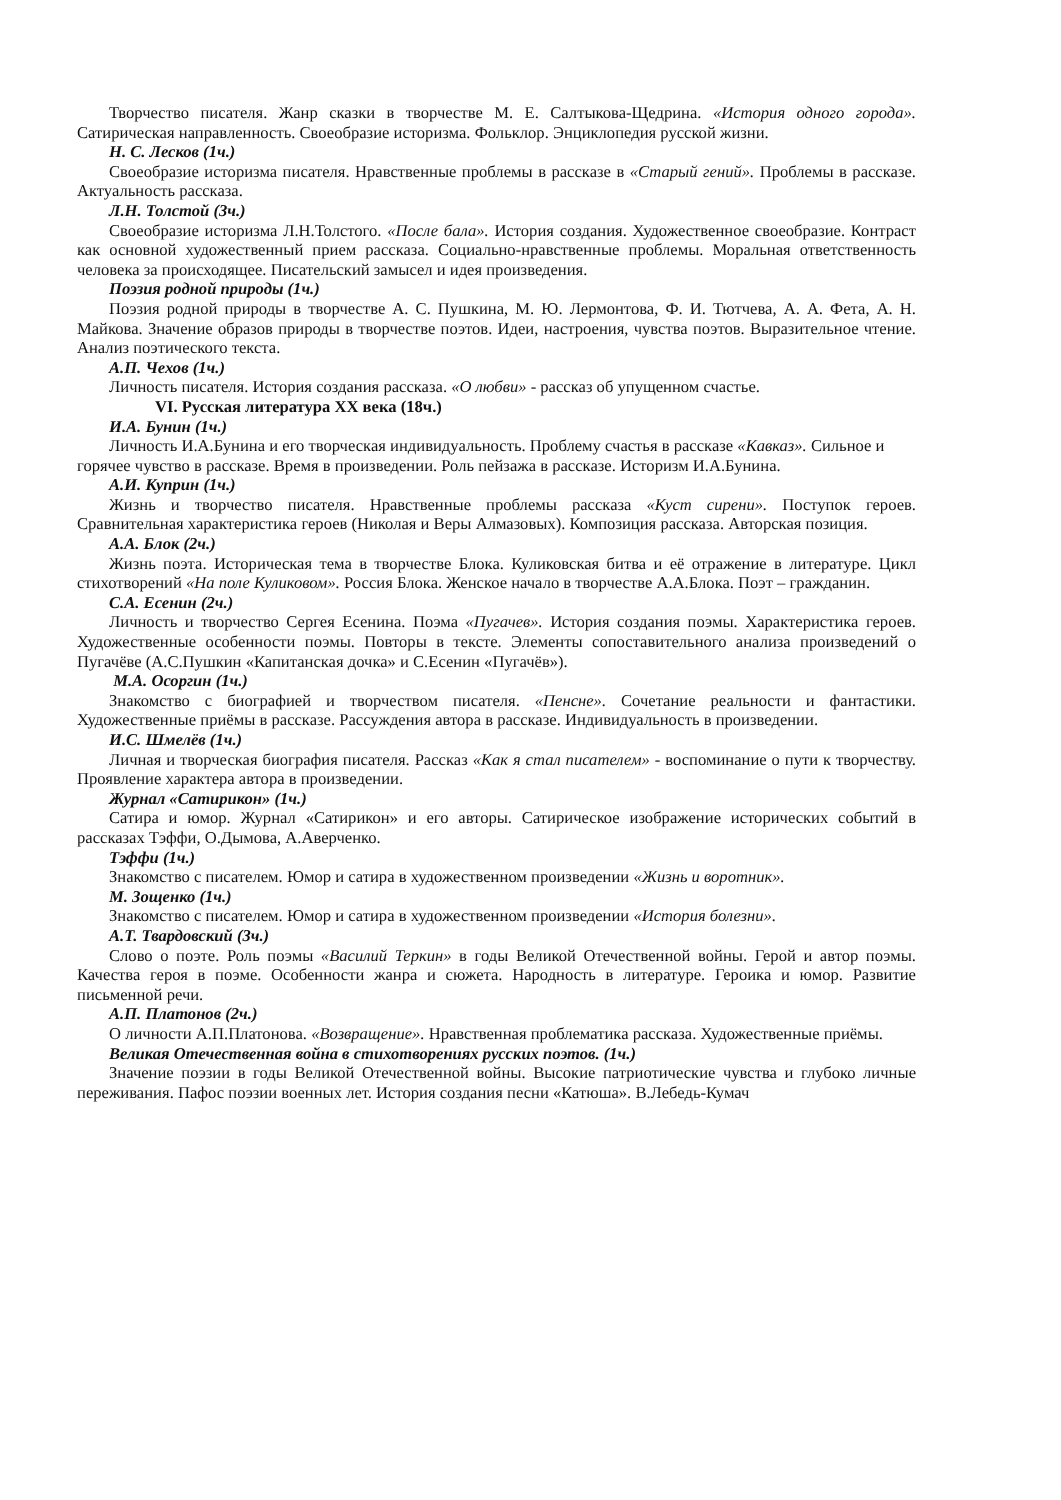Творчество писателя. Жанр сказки в творчестве М. Е. Салтыкова-Щедрина. «История одного города». Сатирическая направленность. Своеобразие историзма. Фольклор. Энциклопедия русской жизни.
Н. С. Лесков (1ч.)
Своеобразие историзма писателя. Нравственные проблемы в рассказе в «Старый гений». Проблемы в рассказе. Актуальность рассказа.
Л.Н. Толстой (3ч.)
Своеобразие историзма Л.Н.Толстого. «После бала». История создания. Художественное своеобразие. Контраст как основной художественный прием рассказа. Социально-нравственные проблемы. Моральная ответственность человека за происходящее. Писательский замысел и идея произведения.
Поэзия родной природы (1ч.)
Поэзия родной природы в творчестве А. С. Пушкина, М. Ю. Лермонтова, Ф. И. Тютчева, А. А. Фета, А. Н. Майкова. Значение образов природы в творчестве поэтов. Идеи, настроения, чувства поэтов. Выразительное чтение. Анализ поэтического текста.
А.П. Чехов (1ч.)
Личность писателя. История создания рассказа. «О любви» - рассказ об упущенном счастье.
VI. Русская литература XX века (18ч.)
И.А. Бунин (1ч.)
Личность И.А.Бунина и его творческая индивидуальность. Проблему счастья в рассказе «Кавказ». Сильное и горячее чувство в рассказе. Время в произведении. Роль пейзажа в рассказе. Историзм И.А.Бунина.
А.И. Куприн (1ч.)
Жизнь и творчество писателя. Нравственные проблемы рассказа «Куст сирени». Поступок героев. Сравнительная характеристика героев (Николая и Веры Алмазовых). Композиция рассказа. Авторская позиция.
А.А. Блок (2ч.)
Жизнь поэта. Историческая тема в творчестве Блока. Куликовская битва и её отражение в литературе. Цикл стихотворений «На поле Куликовом». Россия Блока. Женское начало в творчестве А.А.Блока. Поэт – гражданин.
С.А. Есенин (2ч.)
Личность и творчество Сергея Есенина. Поэма «Пугачев». История создания поэмы. Характеристика героев. Художественные особенности поэмы. Повторы в тексте. Элементы сопоставительного анализа произведений о Пугачёве (А.С.Пушкин «Капитанская дочка» и С.Есенин «Пугачёв»).
М.А. Осоргин (1ч.)
Знакомство с биографией и творчеством писателя. «Пенсне». Сочетание реальности и фантастики. Художественные приёмы в рассказе. Рассуждения автора в рассказе. Индивидуальность в произведении.
И.С. Шмелёв (1ч.)
Личная и творческая биография писателя. Рассказ «Как я стал писателем» - воспоминание о пути к творчеству. Проявление характера автора в произведении.
Журнал «Сатирикон» (1ч.)
Сатира и юмор. Журнал «Сатирикон» и его авторы. Сатирическое изображение исторических событий в рассказах Тэффи, О.Дымова, А.Аверченко.
Тэффи (1ч.)
Знакомство с писателем. Юмор и сатира в художественном произведении «Жизнь и воротник».
М. Зощенко (1ч.)
Знакомство с писателем. Юмор и сатира в художественном произведении «История болезни».
А.Т. Твардовский (3ч.)
Слово о поэте. Роль поэмы «Василий Теркин» в годы Великой Отечественной войны. Герой и автор поэмы. Качества героя в поэме. Особенности жанра и сюжета. Народность в литературе. Героика и юмор. Развитие письменной речи.
А.П. Платонов (2ч.)
О личности А.П.Платонова. «Возвращение». Нравственная проблематика рассказа. Художественные приёмы.
Великая Отечественная война в стихотворениях русских поэтов. (1ч.)
Значение поэзии в годы Великой Отечественной войны. Высокие патриотические чувства и глубоко личные переживания. Пафос поэзии военных лет. История создания песни «Катюша». В.Лебедь-Кумач